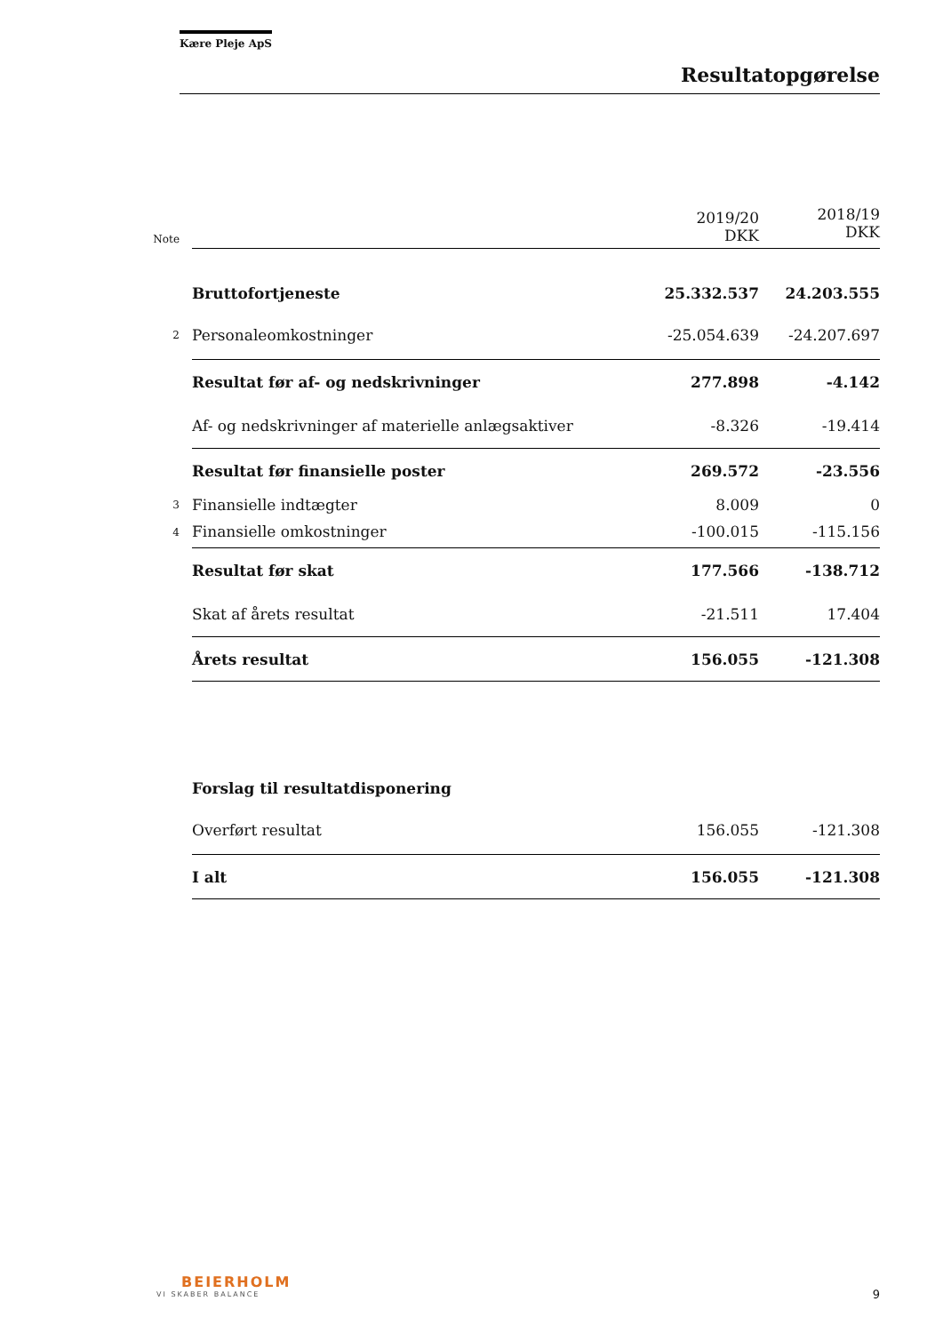Kære Pleje ApS
Resultatopgørelse
| Note | | 2019/20 DKK | 2018/19 DKK |
| | Bruttofortjeneste | 25.332.537 | 24.203.555 |
| 2 | Personaleomkostninger | -25.054.639 | -24.207.697 |
| | Resultat før af- og nedskrivninger | 277.898 | -4.142 |
| | Af- og nedskrivninger af materielle anlægsaktiver | -8.326 | -19.414 |
| | Resultat før finansielle poster | 269.572 | -23.556 |
| 3 | Finansielle indtægter | 8.009 | 0 |
| 4 | Finansielle omkostninger | -100.015 | -115.156 |
| | Resultat før skat | 177.566 | -138.712 |
| | Skat af årets resultat | -21.511 | 17.404 |
| | Årets resultat | 156.055 | -121.308 |
| | Forslag til resultatdisponering | | |
| | Overført resultat | 156.055 | -121.308 |
| | I alt | 156.055 | -121.308 |
BEIERHOLM
VI SKABER BALANCE
9